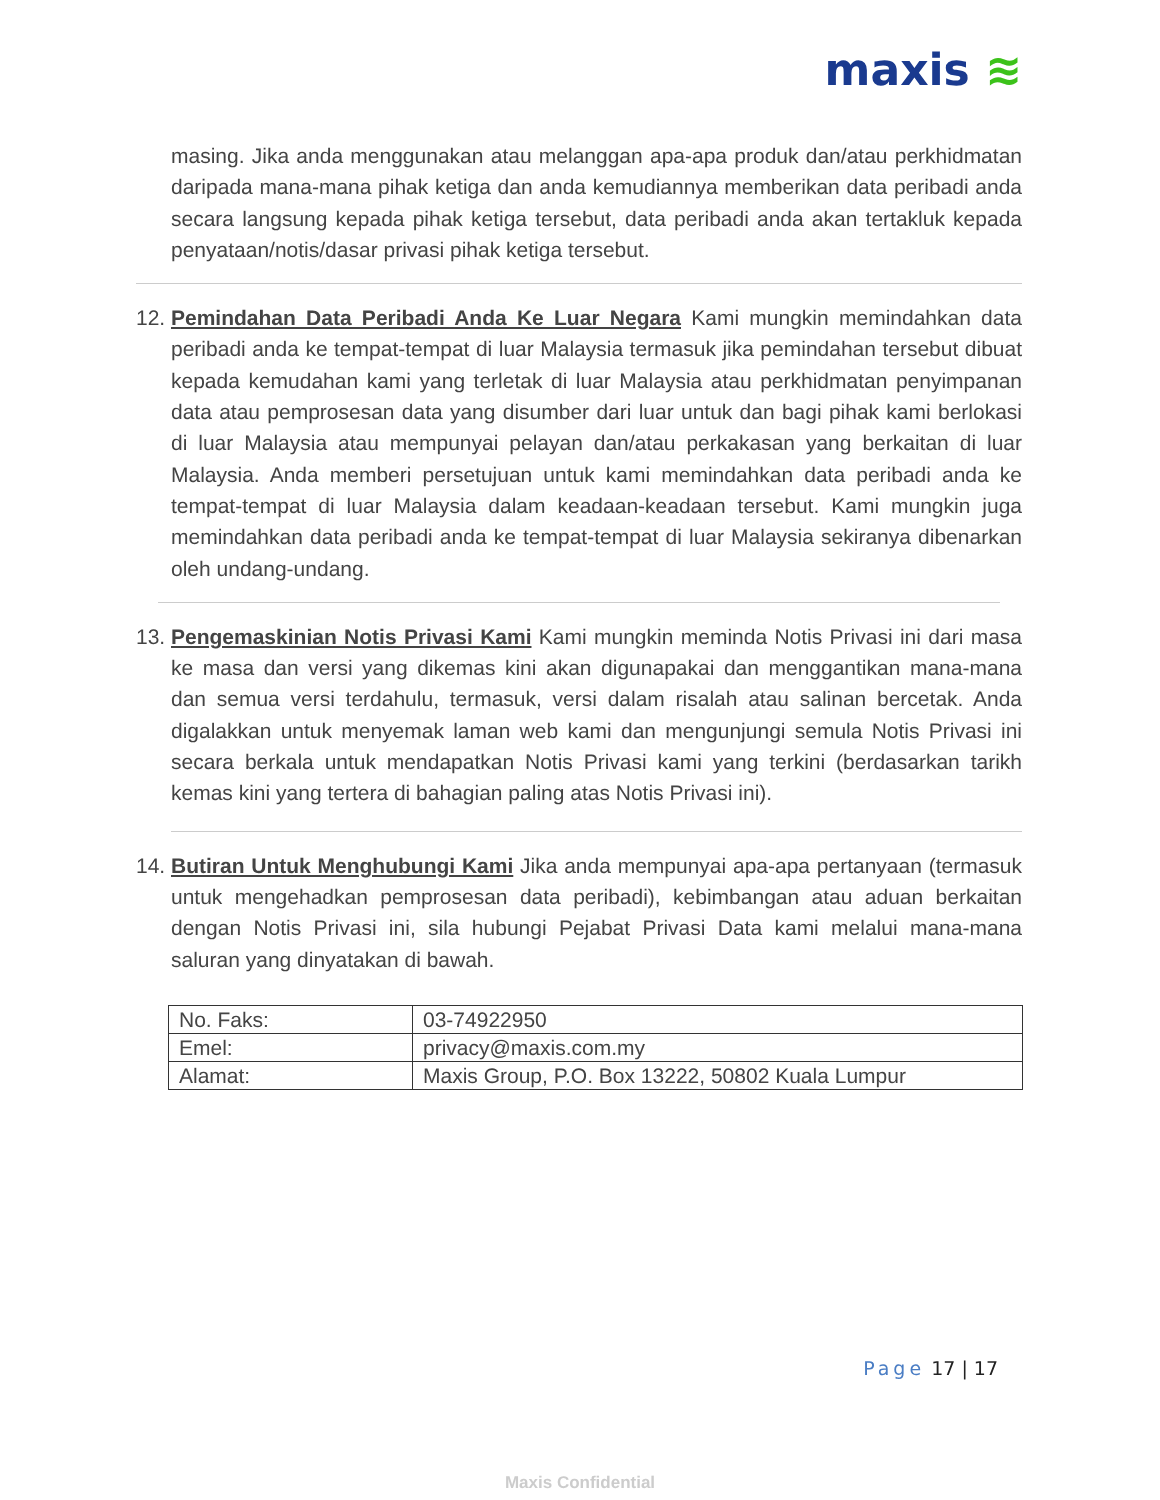maxis ≋
masing. Jika anda menggunakan atau melanggan apa-apa produk dan/atau perkhidmatan daripada mana-mana pihak ketiga dan anda kemudiannya memberikan data peribadi anda secara langsung kepada pihak ketiga tersebut, data peribadi anda akan tertakluk kepada penyataan/notis/dasar privasi pihak ketiga tersebut.
12.
Pemindahan Data Peribadi Anda Ke Luar Negara Kami mungkin memindahkan data peribadi anda ke tempat-tempat di luar Malaysia termasuk jika pemindahan tersebut dibuat kepada kemudahan kami yang terletak di luar Malaysia atau perkhidmatan penyimpanan data atau pemprosesan data yang disumber dari luar untuk dan bagi pihak kami berlokasi di luar Malaysia atau mempunyai pelayan dan/atau perkakasan yang berkaitan di luar Malaysia. Anda memberi persetujuan untuk kami memindahkan data peribadi anda ke tempat-tempat di luar Malaysia dalam keadaan-keadaan tersebut. Kami mungkin juga memindahkan data peribadi anda ke tempat-tempat di luar Malaysia sekiranya dibenarkan oleh undang-undang.
13.
Pengemaskinian Notis Privasi Kami Kami mungkin meminda Notis Privasi ini dari masa ke masa dan versi yang dikemas kini akan digunapakai dan menggantikan mana-mana dan semua versi terdahulu, termasuk, versi dalam risalah atau salinan bercetak. Anda digalakkan untuk menyemak laman web kami dan mengunjungi semula Notis Privasi ini secara berkala untuk mendapatkan Notis Privasi kami yang terkini (berdasarkan tarikh kemas kini yang tertera di bahagian paling atas Notis Privasi ini).
14.
Butiran Untuk Menghubungi Kami Jika anda mempunyai apa-apa pertanyaan (termasuk untuk mengehadkan pemprosesan data peribadi), kebimbangan atau aduan berkaitan dengan Notis Privasi ini, sila hubungi Pejabat Privasi Data kami melalui mana-mana saluran yang dinyatakan di bawah.
| No. Faks: | 03-74922950 |
| Emel: | privacy@maxis.com.my |
| Alamat: | Maxis Group, P.O. Box 13222, 50802 Kuala Lumpur |
Page 17 | 17
Maxis Confidential